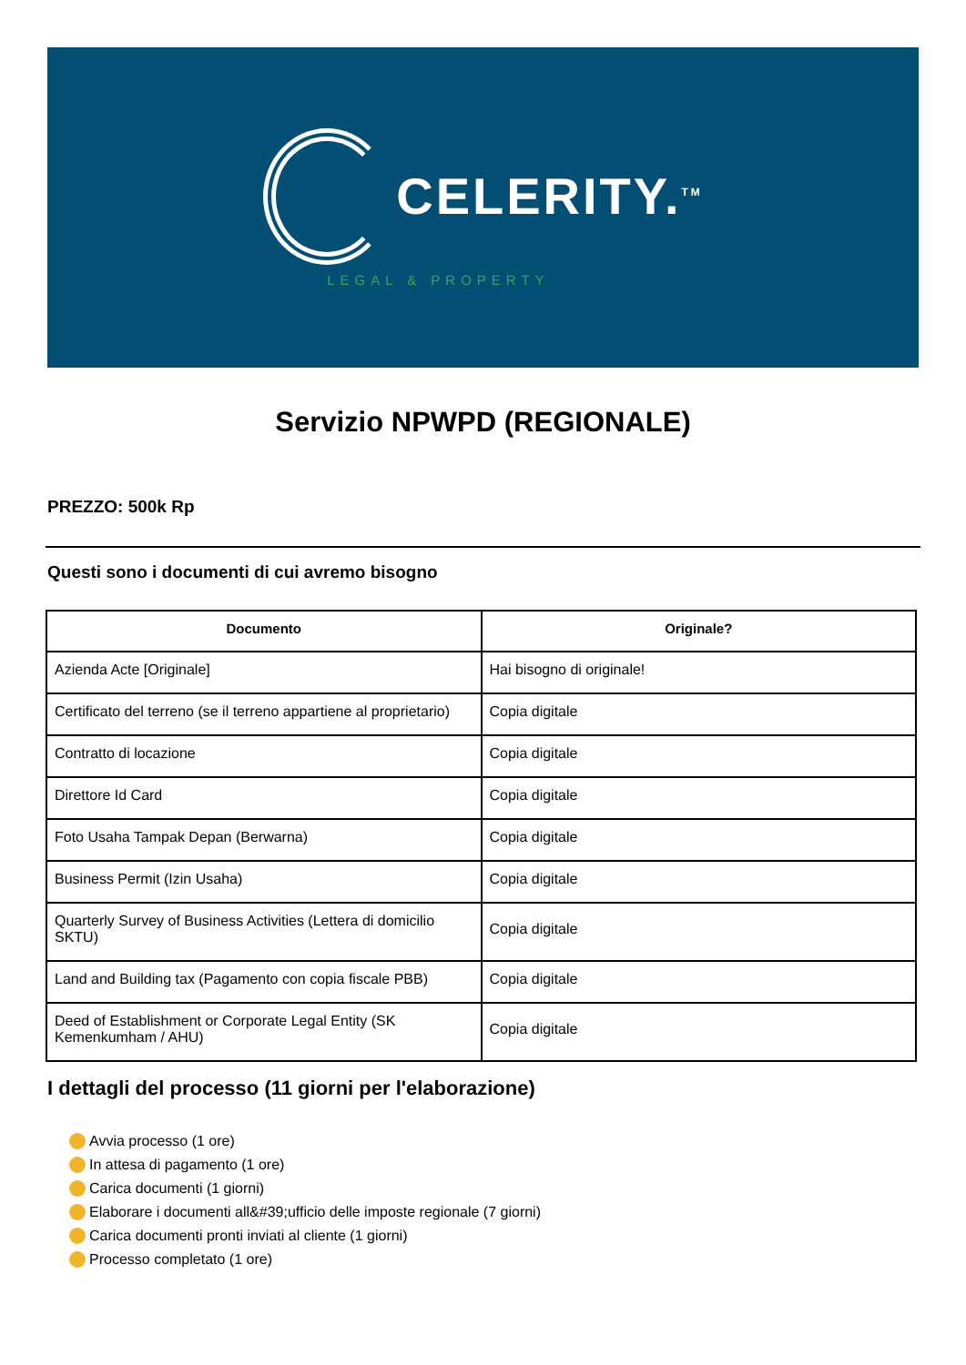CELERITY.<sup>TM</sup>
LEGAL & PROPERTY
Servizio NPWPD (REGIONALE)
PREZZO: 500k Rp
Questi sono i documenti di cui avremo bisogno
| Documento | Originale? |
| --- | --- |
| Azienda Acte [Originale] | Hai bisogno di originale! |
| Certificato del terreno (se il terreno appartiene al proprietario) | Copia digitale |
| Contratto di locazione | Copia digitale |
| Direttore Id Card | Copia digitale |
| Foto Usaha Tampak Depan (Berwarna) | Copia digitale |
| Business Permit (Izin Usaha) | Copia digitale |
| Quarterly Survey of Business Activities (Lettera di domicilio SKTU) | Copia digitale |
| Land and Building tax (Pagamento con copia fiscale PBB) | Copia digitale |
| Deed of Establishment or Corporate Legal Entity (SK Kemenkumham / AHU) | Copia digitale |
I dettagli del processo (11 giorni per l'elaborazione)
Avvia processo (1 ore)
In attesa di pagamento (1 ore)
Carica documenti (1 giorni)
Elaborare i documenti all&#39;ufficio delle imposte regionale (7 giorni)
Carica documenti pronti inviati al cliente (1 giorni)
Processo completato (1 ore)